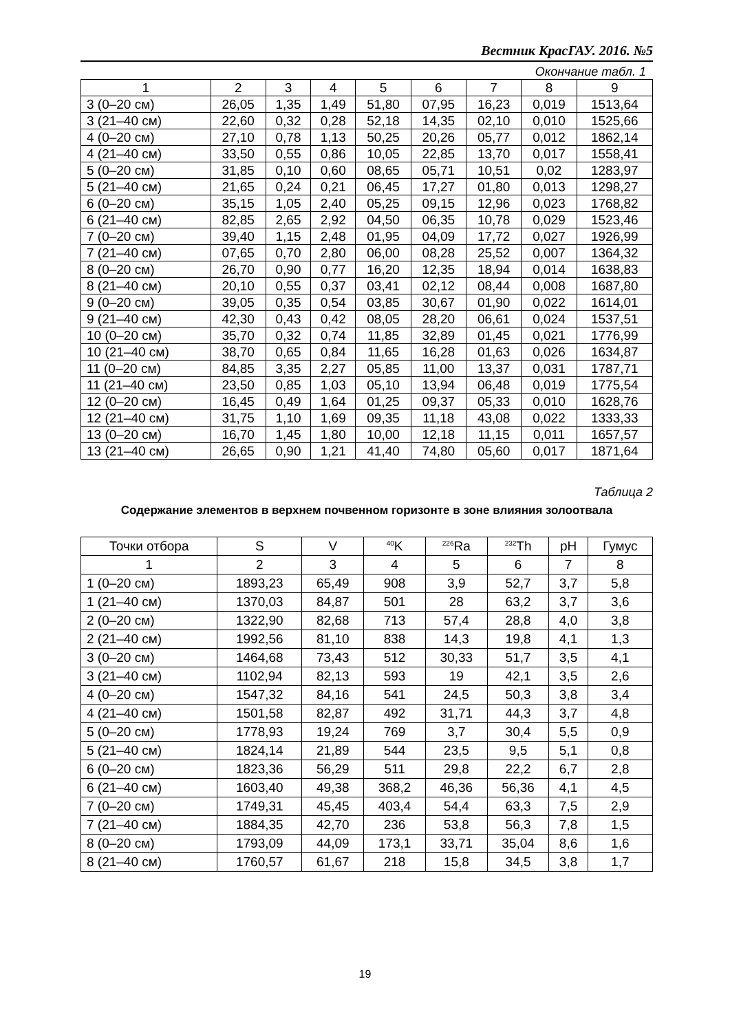Вестник КрасГАУ. 2016. №5
Окончание табл. 1
| 1 | 2 | 3 | 4 | 5 | 6 | 7 | 8 | 9 |
| --- | --- | --- | --- | --- | --- | --- | --- | --- |
| 3 (0–20 см) | 26,05 | 1,35 | 1,49 | 51,80 | 07,95 | 16,23 | 0,019 | 1513,64 |
| 3 (21–40 см) | 22,60 | 0,32 | 0,28 | 52,18 | 14,35 | 02,10 | 0,010 | 1525,66 |
| 4 (0–20 см) | 27,10 | 0,78 | 1,13 | 50,25 | 20,26 | 05,77 | 0,012 | 1862,14 |
| 4 (21–40 см) | 33,50 | 0,55 | 0,86 | 10,05 | 22,85 | 13,70 | 0,017 | 1558,41 |
| 5 (0–20 см) | 31,85 | 0,10 | 0,60 | 08,65 | 05,71 | 10,51 | 0,02 | 1283,97 |
| 5 (21–40 см) | 21,65 | 0,24 | 0,21 | 06,45 | 17,27 | 01,80 | 0,013 | 1298,27 |
| 6 (0–20 см) | 35,15 | 1,05 | 2,40 | 05,25 | 09,15 | 12,96 | 0,023 | 1768,82 |
| 6 (21–40 см) | 82,85 | 2,65 | 2,92 | 04,50 | 06,35 | 10,78 | 0,029 | 1523,46 |
| 7 (0–20 см) | 39,40 | 1,15 | 2,48 | 01,95 | 04,09 | 17,72 | 0,027 | 1926,99 |
| 7 (21–40 см) | 07,65 | 0,70 | 2,80 | 06,00 | 08,28 | 25,52 | 0,007 | 1364,32 |
| 8 (0–20 см) | 26,70 | 0,90 | 0,77 | 16,20 | 12,35 | 18,94 | 0,014 | 1638,83 |
| 8 (21–40 см) | 20,10 | 0,55 | 0,37 | 03,41 | 02,12 | 08,44 | 0,008 | 1687,80 |
| 9 (0–20 см) | 39,05 | 0,35 | 0,54 | 03,85 | 30,67 | 01,90 | 0,022 | 1614,01 |
| 9 (21–40 см) | 42,30 | 0,43 | 0,42 | 08,05 | 28,20 | 06,61 | 0,024 | 1537,51 |
| 10 (0–20 см) | 35,70 | 0,32 | 0,74 | 11,85 | 32,89 | 01,45 | 0,021 | 1776,99 |
| 10 (21–40 см) | 38,70 | 0,65 | 0,84 | 11,65 | 16,28 | 01,63 | 0,026 | 1634,87 |
| 11 (0–20 см) | 84,85 | 3,35 | 2,27 | 05,85 | 11,00 | 13,37 | 0,031 | 1787,71 |
| 11 (21–40 см) | 23,50 | 0,85 | 1,03 | 05,10 | 13,94 | 06,48 | 0,019 | 1775,54 |
| 12 (0–20 см) | 16,45 | 0,49 | 1,64 | 01,25 | 09,37 | 05,33 | 0,010 | 1628,76 |
| 12 (21–40 см) | 31,75 | 1,10 | 1,69 | 09,35 | 11,18 | 43,08 | 0,022 | 1333,33 |
| 13 (0–20 см) | 16,70 | 1,45 | 1,80 | 10,00 | 12,18 | 11,15 | 0,011 | 1657,57 |
| 13 (21–40 см) | 26,65 | 0,90 | 1,21 | 41,40 | 74,80 | 05,60 | 0,017 | 1871,64 |
Таблица 2
Содержание элементов в верхнем почвенном горизонте в зоне влияния золоотвала
| Точки отбора | S | V | <sup>40</sup>K | <sup>226</sup>Ra | <sup>232</sup>Th | pH | Гумус |
| --- | --- | --- | --- | --- | --- | --- | --- |
| 1 | 2 | 3 | 4 | 5 | 6 | 7 | 8 |
| 1 (0–20 см) | 1893,23 | 65,49 | 908 | 3,9 | 52,7 | 3,7 | 5,8 |
| 1 (21–40 см) | 1370,03 | 84,87 | 501 | 28 | 63,2 | 3,7 | 3,6 |
| 2 (0–20 см) | 1322,90 | 82,68 | 713 | 57,4 | 28,8 | 4,0 | 3,8 |
| 2 (21–40 см) | 1992,56 | 81,10 | 838 | 14,3 | 19,8 | 4,1 | 1,3 |
| 3 (0–20 см) | 1464,68 | 73,43 | 512 | 30,33 | 51,7 | 3,5 | 4,1 |
| 3 (21–40 см) | 1102,94 | 82,13 | 593 | 19 | 42,1 | 3,5 | 2,6 |
| 4 (0–20 см) | 1547,32 | 84,16 | 541 | 24,5 | 50,3 | 3,8 | 3,4 |
| 4 (21–40 см) | 1501,58 | 82,87 | 492 | 31,71 | 44,3 | 3,7 | 4,8 |
| 5 (0–20 см) | 1778,93 | 19,24 | 769 | 3,7 | 30,4 | 5,5 | 0,9 |
| 5 (21–40 см) | 1824,14 | 21,89 | 544 | 23,5 | 9,5 | 5,1 | 0,8 |
| 6 (0–20 см) | 1823,36 | 56,29 | 511 | 29,8 | 22,2 | 6,7 | 2,8 |
| 6 (21–40 см) | 1603,40 | 49,38 | 368,2 | 46,36 | 56,36 | 4,1 | 4,5 |
| 7 (0–20 см) | 1749,31 | 45,45 | 403,4 | 54,4 | 63,3 | 7,5 | 2,9 |
| 7 (21–40 см) | 1884,35 | 42,70 | 236 | 53,8 | 56,3 | 7,8 | 1,5 |
| 8 (0–20 см) | 1793,09 | 44,09 | 173,1 | 33,71 | 35,04 | 8,6 | 1,6 |
| 8 (21–40 см) | 1760,57 | 61,67 | 218 | 15,8 | 34,5 | 3,8 | 1,7 |
19